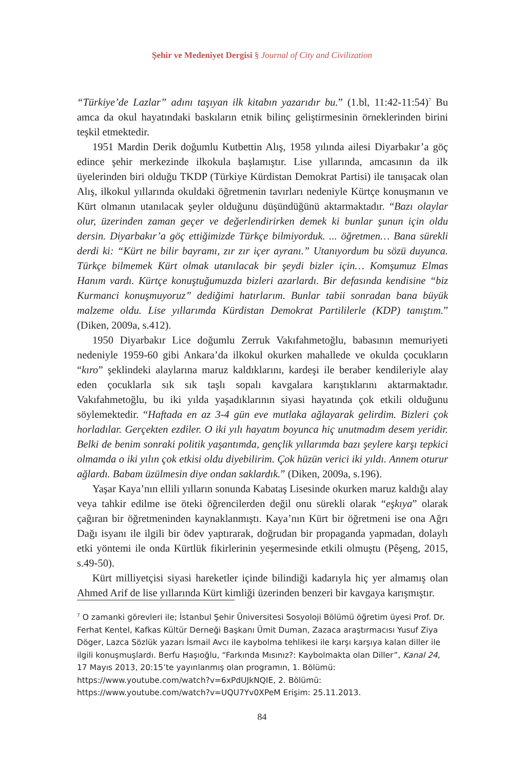Şehir ve Medeniyet Dergisi § Journal of City and Civilization
“Türkiye’de Lazlar” adını taşıyan ilk kitabın yazarıdır bu.” (1.bl, 11:42-11:54)<sup>7</sup> Bu amca da okul hayatındaki baskıların etnik bilinç geliştirmesinin örneklerinden birini teşkil etmektedir.
1951 Mardin Derik doğumlu Kutbettin Alış, 1958 yılında ailesi Diyarbakır’a göç edince şehir merkezinde ilkokula başlamıştır. Lise yıllarında, amcasının da ilk üyelerinden biri olduğu TKDP (Türkiye Kürdistan Demokrat Partisi) ile tanışacak olan Alış, ilkokul yıllarında okuldaki öğretmenin tavırları nedeniyle Kürtçe konuşmanın ve Kürt olmanın utanılacak şeyler olduğunu düşündüğünü aktarmaktadır. “Bazı olaylar olur, üzerinden zaman geçer ve değerlendirirken demek ki bunlar şunun için oldu dersin. Diyarbakır’a göç ettiğimizde Türkçe bilmiyorduk. ... öğretmen… Bana sürekli derdi ki: “Kürt ne bilir bayramı, zır zır içer ayranı.” Utanıyordum bu sözü duyunca. Türkçe bilmemek Kürt olmak utanılacak bir şeydi bizler için… Komşumuz Elmas Hanım vardı. Kürtçe konuştuğumuzda bizleri azarlardı. Bir defasında kendisine “biz Kurmanci konuşmuyoruz” dediğimi hatırlarım. Bunlar tabii sonradan bana büyük malzeme oldu. Lise yıllarımda Kürdistan Demokrat Partililerle (KDP) tanıştım.” (Diken, 2009a, s.412).
1950 Diyarbakır Lice doğumlu Zerruk Vakıfahmetoğlu, babasının memuriyeti nedeniyle 1959-60 gibi Ankara’da ilkokul okurken mahallede ve okulda çocukların “kıro” şeklindeki alaylarına maruz kaldıklarını, kardeşi ile beraber kendileriyle alay eden çocuklarla sık sık taşlı sopalı kavgalara karıştıklarını aktarmaktadır. Vakıfahmetoğlu, bu iki yılda yaşadıklarının siyasi hayatında çok etkili olduğunu söylemektedir. “Haftada en az 3-4 gün eve mutlaka ağlayarak gelirdim. Bizleri çok horladılar. Gerçekten ezdiler. O iki yılı hayatım boyunca hiç unutmadım desem yeridir. Belki de benim sonraki politik yaşantımda, gençlik yıllarımda bazı şeylere karşı tepkici olmamda o iki yılın çok etkisi oldu diyebilirim. Çok hüzün verici iki yıldı. Annem oturur ağlardı. Babam üzülmesin diye ondan saklardık.” (Diken, 2009a, s.196).
Yaşar Kaya’nın ellili yılların sonunda Kabataş Lisesinde okurken maruz kaldığı alay veya tahkir edilme ise öteki öğrencilerden değil onu sürekli olarak “eşkıya” olarak çağıran bir öğretmeninden kaynaklanmıştı. Kaya’nın Kürt bir öğretmeni ise ona Ağrı Dağı isyanı ile ilgili bir ödev yaptırarak, doğrudan bir propaganda yapmadan, dolaylı etki yöntemi ile onda Kürtlük fikirlerinin yeşermesinde etkili olmuştu (Pêşeng, 2015, s.49-50).
Kürt milliyetçisi siyasi hareketler içinde bilindiği kadarıyla hiç yer almamış olan Ahmed Arif de lise yıllarında Kürt kimliği üzerinden benzeri bir kavgaya karışmıştır.
<sup>7</sup> O zamanki görevleri ile; İstanbul Şehir Üniversitesi Sosyoloji Bölümü öğretim üyesi Prof. Dr. Ferhat Kentel, Kafkas Kültür Derneği Başkanı Ümit Duman, Zazaca araştırmacısı Yusuf Ziya Döger, Lazca Sözlük yazarı İsmail Avcı ile kaybolma tehlikesi ile karşı karşıya kalan diller ile ilgili konuşmuşlardı. Berfu Haşıoğlu, “Farkında Mısınız?: Kaybolmakta olan Diller”, Kanal 24, 17 Mayıs 2013, 20:15’te yayınlanmış olan programın, 1. Bölümü: https://www.youtube.com/watch?v=6xPdUJkNQIE, 2. Bölümü: https://www.youtube.com/watch?v=UQU7Yv0XPeM Erişim: 25.11.2013.
84